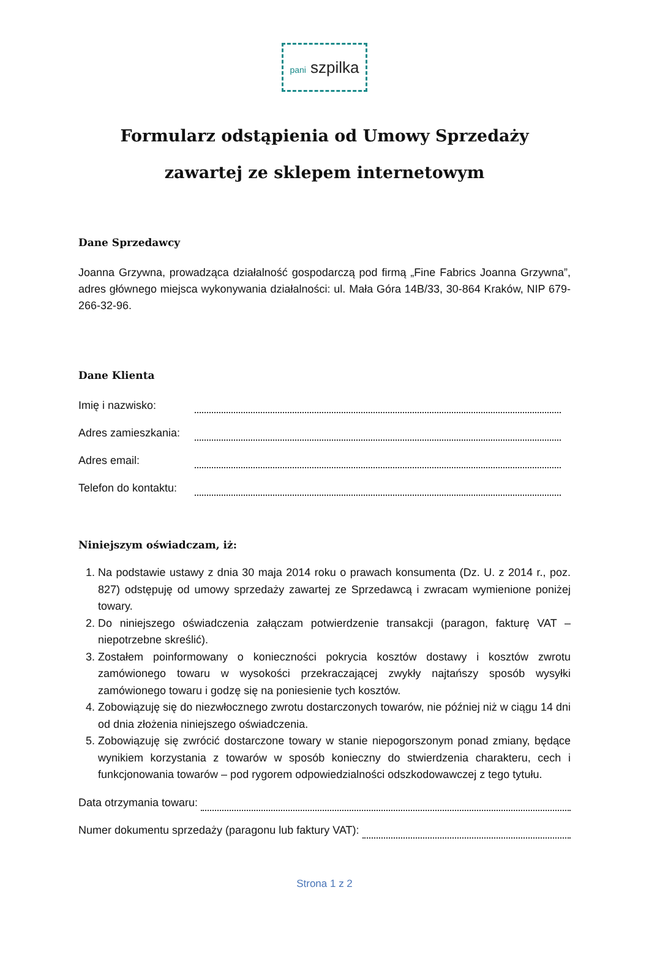pani szpilka
Formularz odstąpienia od Umowy Sprzedaży
zawartej ze sklepem internetowym
Dane Sprzedawcy
Joanna Grzywna, prowadząca działalność gospodarczą pod firmą „Fine Fabrics Joanna Grzywna”, adres głównego miejsca wykonywania działalności: ul. Mała Góra 14B/33, 30-864 Kraków, NIP 679-266-32-96.
Dane Klienta
Imię i nazwisko:
Adres zamieszkania:
Adres email:
Telefon do kontaktu:
Niniejszym oświadczam, iż:
1. Na podstawie ustawy z dnia 30 maja 2014 roku o prawach konsumenta (Dz. U. z 2014 r., poz. 827) odstępuję od umowy sprzedaży zawartej ze Sprzedawcą i zwracam wymienione poniżej towary.
2. Do niniejszego oświadczenia załączam potwierdzenie transakcji (paragon, fakturę VAT – niepotrzebne skreślić).
3. Zostałem poinformowany o konieczności pokrycia kosztów dostawy i kosztów zwrotu zamówionego towaru w wysokości przekraczającej zwykły najtańszy sposób wysyłki zamówionego towaru i godzę się na poniesienie tych kosztów.
4. Zobowiązuję się do niezwłocznego zwrotu dostarczonych towarów, nie później niż w ciągu 14 dni od dnia złożenia niniejszego oświadczenia.
5. Zobowiązuję się zwrócić dostarczone towary w stanie niepogorszonym ponad zmiany, będące wynikiem korzystania z towarów w sposób konieczny do stwierdzenia charakteru, cech i funkcjonowania towarów – pod rygorem odpowiedzialności odszkodowawczej z tego tytułu.
Data otrzymania towaru:
Numer dokumentu sprzedaży (paragonu lub faktury VAT):
Strona 1 z 2